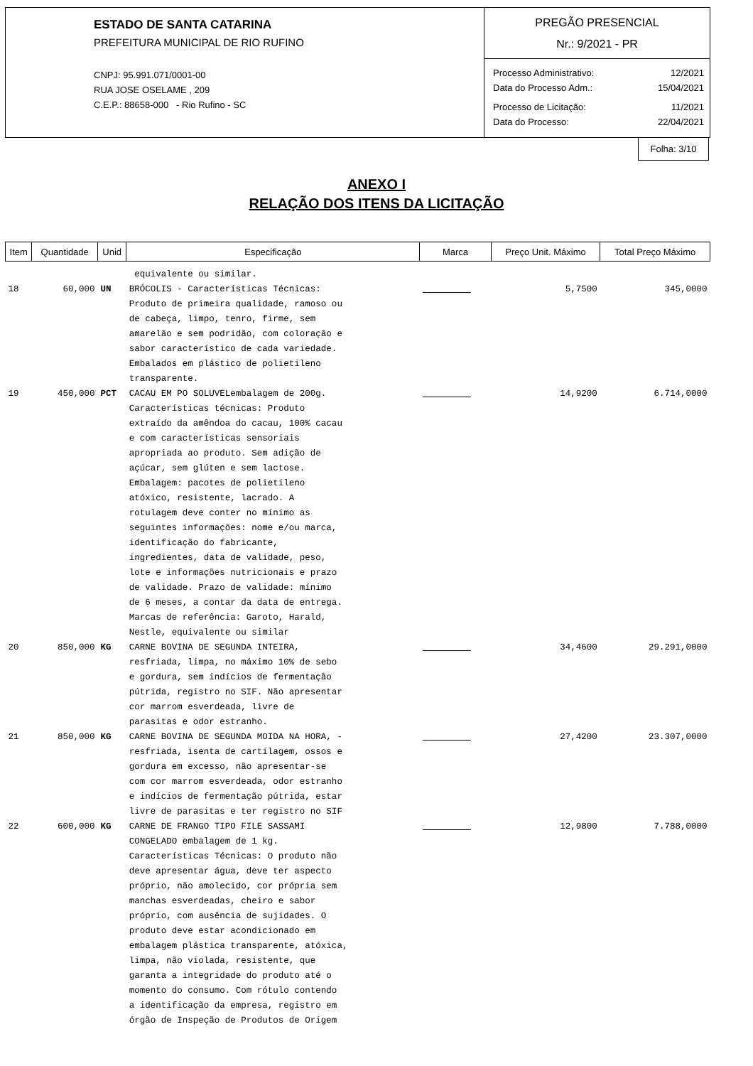ESTADO DE SANTA CATARINA
PREFEITURA MUNICIPAL DE RIO RUFINO
CNPJ: 95.991.071/0001-00
RUA JOSE OSELAME , 209
C.E.P.: 88658-000 - Rio Rufino - SC
PREGÃO PRESENCIAL
Nr.: 9/2021 - PR
Processo Administrativo: 12/2021
Data do Processo Adm.: 15/04/2021
Processo de Licitação: 11/2021
Data do Processo: 22/04/2021
Folha: 3/10
ANEXO I
RELAÇÃO DOS ITENS DA LICITAÇÃO
| Item | Quantidade | Unid | Especificação | Marca | Preço Unit. Máximo | Total Preço Máximo |
| --- | --- | --- | --- | --- | --- | --- |
| | | | equivalente ou similar. | | | |
| 18 | 60,000 | UN | BRÓCOLIS - Características Técnicas: Produto de primeira qualidade, ramoso ou de cabeça, limpo, tenro, firme, sem amarelão e sem podridão, com coloração e sabor característico de cada variedade. Embalados em plástico de polietileno transparente. | | 5,7500 | 345,0000 |
| 19 | 450,000 | PCT | CACAU EM PO SOLUVELembalagem de 200g. Características técnicas: Produto extraído da amêndoa do cacau, 100% cacau e com características sensoriais apropriada ao produto. Sem adição de açúcar, sem glúten e sem lactose. Embalagem: pacotes de polietileno atóxico, resistente, lacrado. A rotulagem deve conter no mínimo as seguintes informações: nome e/ou marca, identificação do fabricante, ingredientes, data de validade, peso, lote e informações nutricionais e prazo de validade. Prazo de validade: mínimo de 6 meses, a contar da data de entrega. Marcas de referência: Garoto, Harald, Nestle, equivalente ou similar | | 14,9200 | 6.714,0000 |
| 20 | 850,000 | KG | CARNE BOVINA DE SEGUNDA INTEIRA, resfriada, limpa, no máximo 10% de sebo e gordura, sem indícios de fermentação pútrida, registro no SIF. Não apresentar cor marrom esverdeada, livre de parasitas e odor estranho. | | 34,4600 | 29.291,0000 |
| 21 | 850,000 | KG | CARNE BOVINA DE SEGUNDA MOIDA NA HORA, - resfriada, isenta de cartilagem, ossos e gordura em excesso, não apresentar-se com cor marrom esverdeada, odor estranho e indícios de fermentação pútrida, estar livre de parasitas e ter registro no SIF | | 27,4200 | 23.307,0000 |
| 22 | 600,000 | KG | CARNE DE FRANGO TIPO FILE SASSAMI CONGELADO embalagem de 1 kg. Características Técnicas: O produto não deve apresentar água, deve ter aspecto próprio, não amolecido, cor própria sem manchas esverdeadas, cheiro e sabor próprio, com ausência de sujidades. O produto deve estar acondicionado em embalagem plástica transparente, atóxica, limpa, não violada, resistente, que garanta a integridade do produto até o momento do consumo. Com rótulo contendo a identificação da empresa, registro em órgão de Inspeção de Produtos de Origem | | 12,9800 | 7.788,0000 |